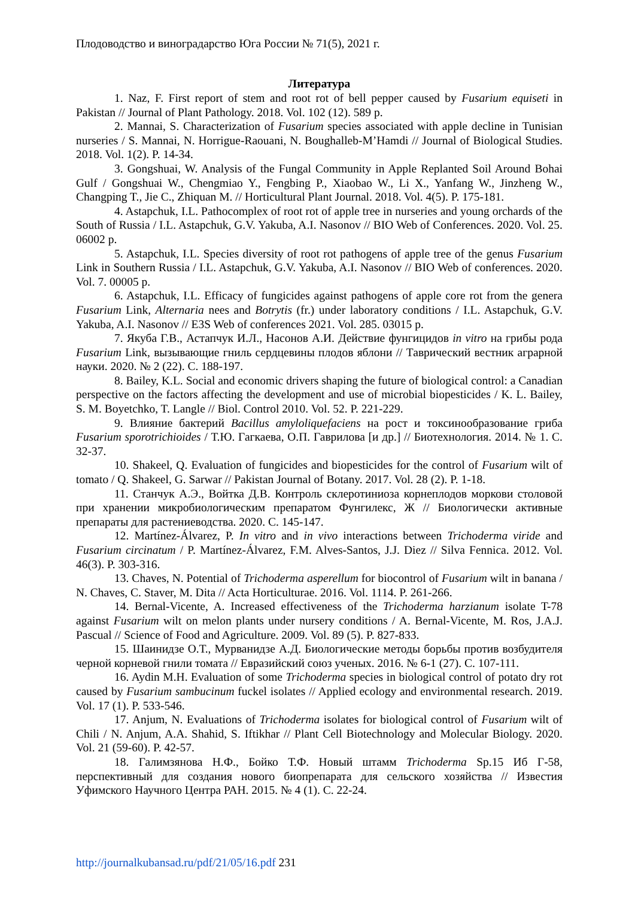Плодоводство и виноградарство Юга России № 71(5), 2021 г.
Литература
1. Naz, F. First report of stem and root rot of bell pepper caused by Fusarium equiseti in Pakistan // Journal of Plant Pathology. 2018. Vol. 102 (12). 589 p.
2. Mannai, S. Characterization of Fusarium species associated with apple decline in Tunisian nurseries / S. Mannai, N. Horrigue-Raouani, N. Boughalleb-M’Hamdi // Journal of Biological Studies. 2018. Vol. 1(2). P. 14-34.
3. Gongshuai, W. Analysis of the Fungal Community in Apple Replanted Soil Around Bohai Gulf / Gongshuai W., Chengmiao Y., Fengbing P., Xiaobao W., Li X., Yanfang W., Jinzheng W., Changping T., Jie C., Zhiquan M. // Horticultural Plant Journal. 2018. Vol. 4(5). P. 175-181.
4. Astapchuk, I.L. Pathocomplex of root rot of apple tree in nurseries and young orchards of the South of Russia / I.L. Astapchuk, G.V. Yakuba, A.I. Nasonov // BIO Web of Conferences. 2020. Vol. 25. 06002 p.
5. Astapchuk, I.L. Species diversity of root rot pathogens of apple tree of the genus Fusarium Link in Southern Russia / I.L. Astapchuk, G.V. Yakuba, A.I. Nasonov // BIO Web of conferences. 2020. Vol. 7. 00005 p.
6. Astapchuk, I.L. Efficacy of fungicides against pathogens of apple core rot from the genera Fusarium Link, Alternaria nees and Botrytis (fr.) under laboratory conditions / I.L. Astapchuk, G.V. Yakuba, A.I. Nasonov // E3S Web of conferences 2021. Vol. 285. 03015 p.
7. Якуба Г.В., Астапчук И.Л., Насонов А.И. Действие фунгицидов in vitro на грибы рода Fusarium Link, вызывающие гниль сердцевины плодов яблони // Таврический вестник аграрной науки. 2020. № 2 (22). С. 188-197.
8. Bailey, K.L. Social and economic drivers shaping the future of biological control: a Canadian perspective on the factors affecting the development and use of microbial biopesticides / K. L. Bailey, S. M. Boyetchko, T. Langle // Biol. Control 2010. Vol. 52. P. 221-229.
9. Влияние бактерий Bacillus amyloliquefaciens на рост и токсинообразование гриба Fusarium sporotrichioides / Т.Ю. Гагкаева, О.П. Гаврилова [и др.] // Биотехнология. 2014. № 1. С. 32-37.
10. Shakeel, Q. Evaluation of fungicides and biopesticides for the control of Fusarium wilt of tomato / Q. Shakeel, G. Sarwar // Pakistan Journal of Botany. 2017. Vol. 28 (2). P. 1-18.
11. Станчук А.Э., Войтка Д.В. Контроль склеротиниоза корнеплодов моркови столовой при хранении микробиологическим препаратом Фунгилекс, Ж // Биологически активные препараты для растениеводства. 2020. С. 145-147.
12. Martínez-Álvarez, P. In vitro and in vivo interactions between Trichoderma viride and Fusarium circinatum / P. Martínez-Álvarez, F.M. Alves-Santos, J.J. Diez // Silva Fennica. 2012. Vol. 46(3). P. 303-316.
13. Chaves, N. Potential of Trichoderma asperellum for biocontrol of Fusarium wilt in banana / N. Chaves, C. Staver, M. Dita // Acta Horticulturae. 2016. Vol. 1114. P. 261-266.
14. Bernal-Vicente, A. Increased effectiveness of the Trichoderma harzianum isolate T-78 against Fusarium wilt on melon plants under nursery conditions / A. Bernal-Vicente, M. Ros, J.A.J. Pascual // Science of Food and Agriculture. 2009. Vol. 89 (5). P. 827-833.
15. Шаинидзе О.Т., Мурванидзе А.Д. Биологические методы борьбы против возбудителя черной корневой гнили томата // Евразийский союз ученых. 2016. № 6-1 (27). С. 107-111.
16. Aydin M.H. Evaluation of some Trichoderma species in biological control of potato dry rot caused by Fusarium sambucinum fuckel isolates // Applied ecology and environmental research. 2019. Vol. 17 (1). P. 533-546.
17. Anjum, N. Evaluations of Trichoderma isolates for biological control of Fusarium wilt of Chili / N. Anjum, A.A. Shahid, S. Iftikhar // Plant Cell Biotechnology and Molecular Biology. 2020. Vol. 21 (59-60). P. 42-57.
18. Галимзянова Н.Ф., Бойко Т.Ф. Новый штамм Trichoderma Sp.15 Иб Г-58, перспективный для создания нового биопрепарата для сельского хозяйства // Известия Уфимского Научного Центра РАН. 2015. № 4 (1). С. 22-24.
http://journalkubansad.ru/pdf/21/05/16.pdf 231